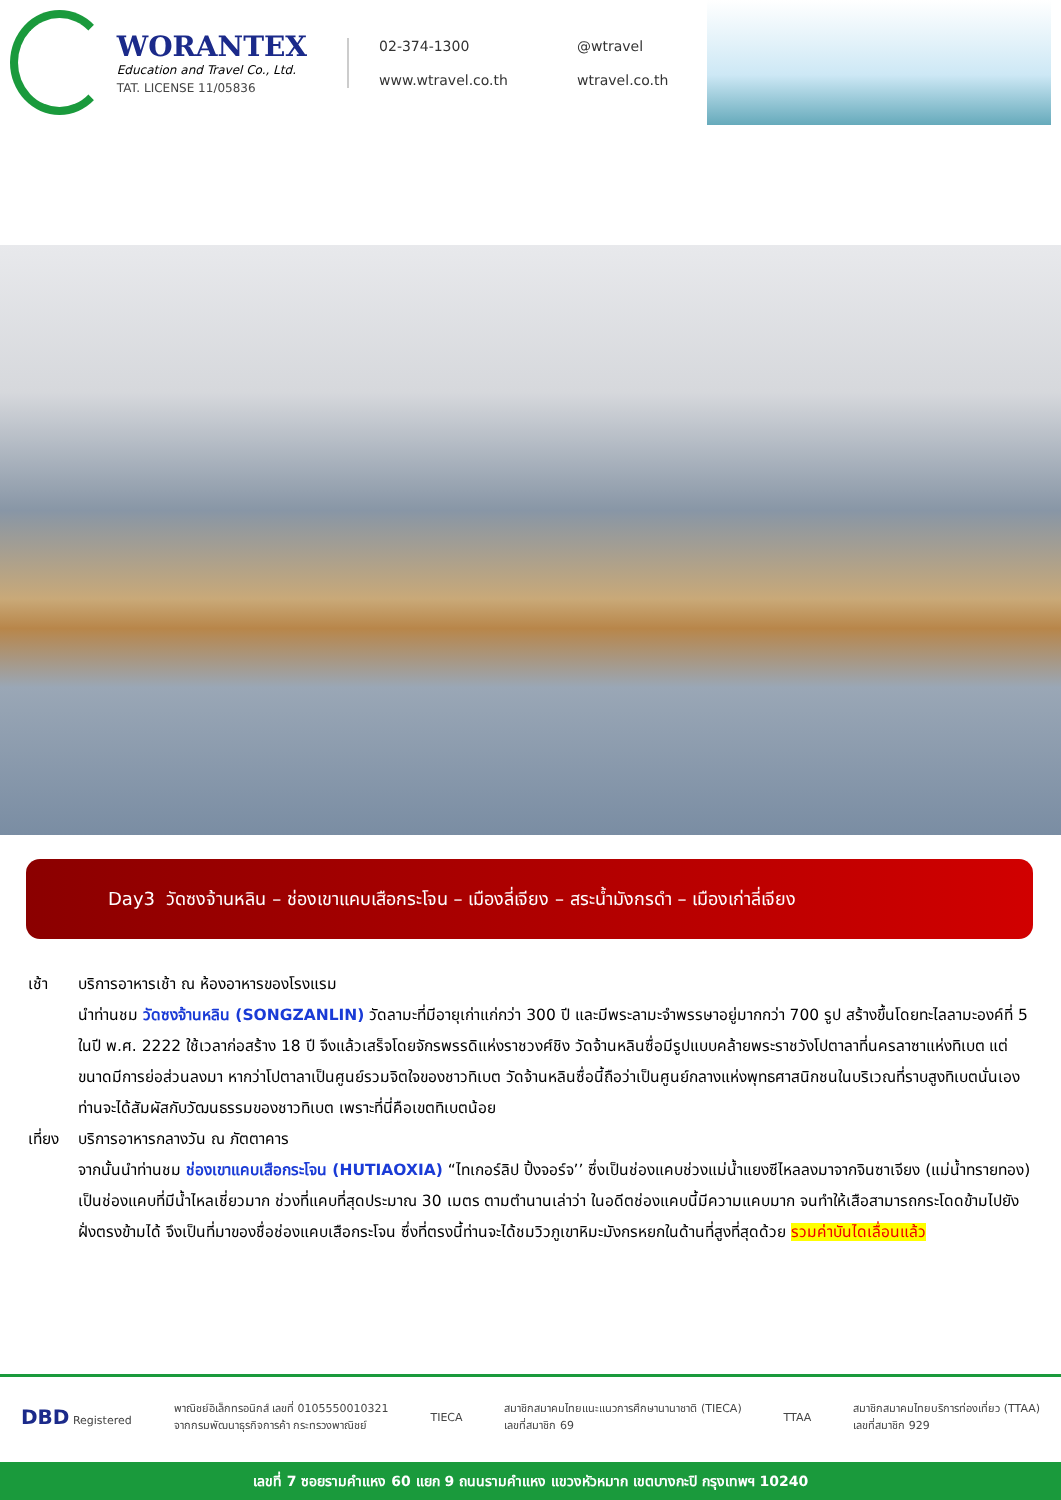WORANTEX
Education and Travel Co., Ltd.
TAT. LICENSE 11/05836
02-374-1300 @wtravel www.wtravel.co.th wtravel.co.th
Day3 วัดซงจ้านหลิน – ช่องเขาแคบเสือกระโจน – เมืองลี่เจียง – สระน้ำมังกรดำ – เมืองเก่าลี่เจียง
เช้า บริการอาหารเช้า ณ ห้องอาหารของโรงแรม
นำท่านชม วัดซงจ้านหลิน (SONGZANLIN) วัดลามะที่มีอายุเก่าแก่กว่า 300 ปี และมีพระลามะจำพรรษาอยู่มากกว่า 700 รูป สร้างขึ้นโดยทะไลลามะองค์ที่ 5 ในปี พ.ศ. 2222 ใช้เวลาก่อสร้าง 18 ปี จึงแล้วเสร็จโดยจักรพรรดิแห่งราชวงศ์ชิง วัดจ้านหลินซื่อมีรูปแบบคล้ายพระราชวังโปตาลาที่นครลาซาแห่งทิเบต แต่ขนาดมีการย่อส่วนลงมา หากว่าโปตาลาเป็นศูนย์รวมจิตใจของชาวทิเบต วัดจ้านหลินซื่อนี้ถือว่าเป็นศูนย์กลางแห่งพุทธศาสนิกชนในบริเวณที่ราบสูงทิเบตนั่นเอง ท่านจะได้สัมผัสกับวัฒนธรรมของชาวทิเบต เพราะที่นี่คือเขตทิเบตน้อย
เที่ยง บริการอาหารกลางวัน ณ ภัตตาคาร
จากนั้นนำท่านชม ช่องเขาแคบเสือกระโจน (HUTIAOXIA) “ไทเกอร์ลิป ปิ้งจอร์จ’’ ซึ่งเป็นช่องแคบช่วงแม่น้ำแยงซีไหลลงมาจากจินซาเจียง (แม่น้ำทรายทอง) เป็นช่องแคบที่มีน้ำไหลเชี่ยวมาก ช่วงที่แคบที่สุดประมาณ 30 เมตร ตามตำนานเล่าว่า ในอดีตช่องแคบนี้มีความแคบมาก จนทำให้เสือสามารถกระโดดข้ามไปยังฝั่งตรงข้ามได้ จึงเป็นที่มาของชื่อช่องแคบเสือกระโจน ซึ่งที่ตรงนี้ท่านจะได้ชมวิวภูเขาหิมะมังกรหยกในด้านที่สูงที่สุดด้วย รวมค่าบันไดเลื่อนแล้ว
DBD Registered
พาณิชย์อิเล็กทรอนิกส์ เลขที่ 0105550010321
จากกรมพัฒนาธุรกิจการค้า กระทรวงพาณิชย์
TIECA
สมาชิกสมาคมไทยแนะแนวการศึกษานานาชาติ (TIECA)
เลขที่สมาชิก 69
TTAA
สมาชิกสมาคมไทยบริการท่องเที่ยว (TTAA)
เลขที่สมาชิก 929
เลขที่ 7 ซอยรามคำแหง 60 แยก 9 ถนนรามคำแหง แขวงหัวหมาก เขตบางกะปิ กรุงเทพฯ 10240